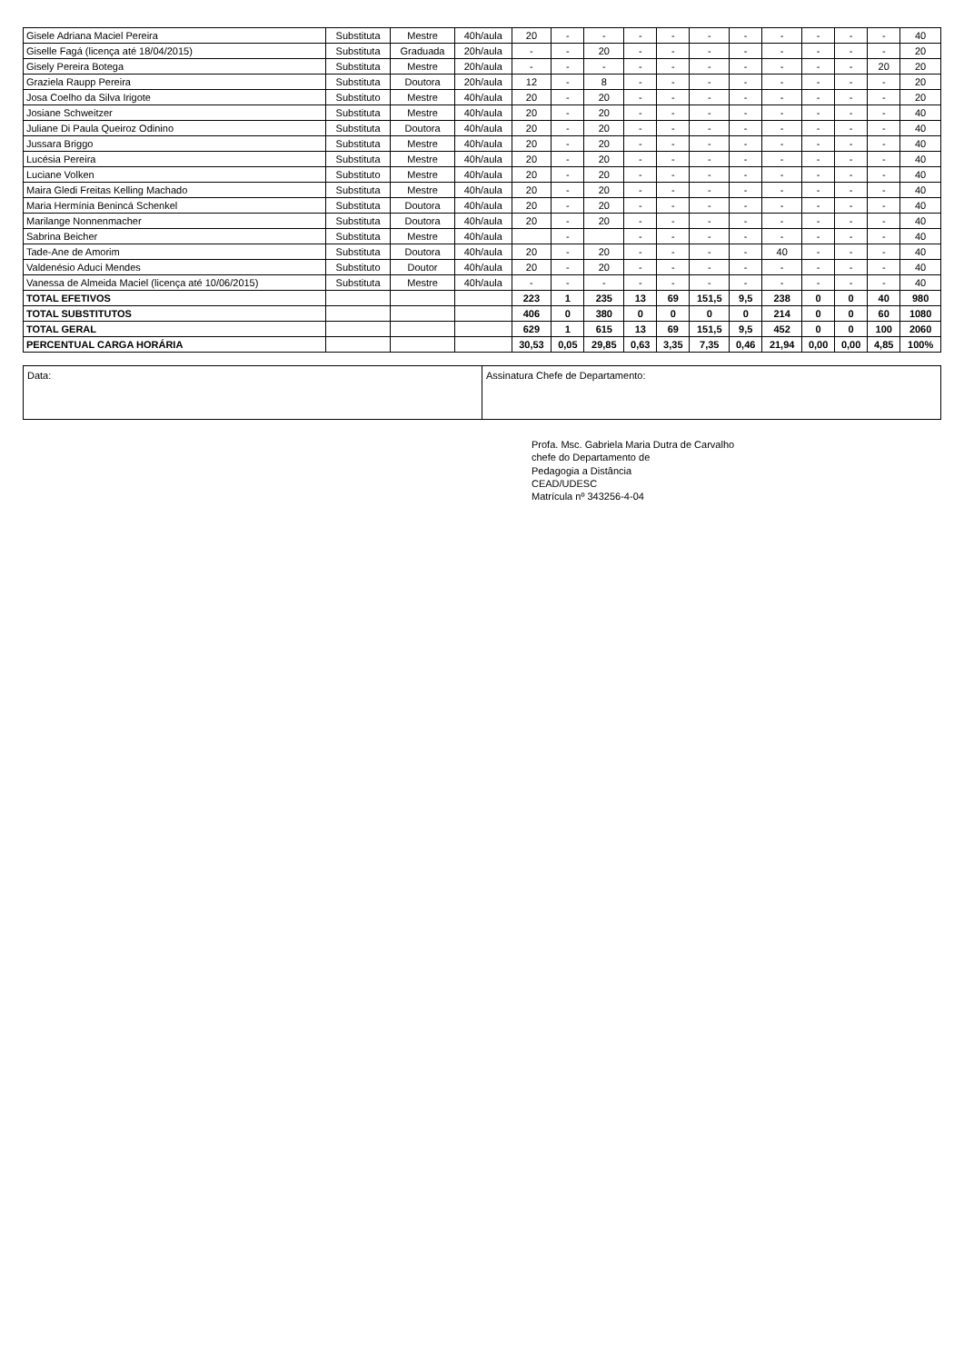| Gisele Adriana Maciel Pereira | Substituta | Mestre | 40h/aula | 20 | - | - | - | - | - | - | - | - | - | - | 40 |
| Giselle Fagá (licença até 18/04/2015) | Substituta | Graduada | 20h/aula | - | - | 20 | - | - | - | - | - | - | - | - | 20 |
| Gisely Pereira Botega | Substituta | Mestre | 20h/aula | - | - | - | - | - | - | - | - | - | - | 20 | 20 |
| Graziela Raupp Pereira | Substituta | Doutora | 20h/aula | 12 | - | 8 | - | - | - | - | - | - | - | - | 20 |
| Josa Coelho da Silva Irigote | Substituto | Mestre | 40h/aula | 20 | - | 20 | - | - | - | - | - | - | - | - | 20 |
| Josiane Schweitzer | Substituta | Mestre | 40h/aula | 20 | - | 20 | - | - | - | - | - | - | - | - | 40 |
| Juliane Di Paula Queiroz Odinino | Substituta | Doutora | 40h/aula | 20 | - | 20 | - | - | - | - | - | - | - | - | 40 |
| Jussara Briggo | Substituta | Mestre | 40h/aula | 20 | - | 20 | - | - | - | - | - | - | - | - | 40 |
| Lucésia Pereira | Substituta | Mestre | 40h/aula | 20 | - | 20 | - | - | - | - | - | - | - | - | 40 |
| Luciane Volken | Substituto | Mestre | 40h/aula | 20 | - | 20 | - | - | - | - | - | - | - | - | 40 |
| Maira Gledi Freitas Kelling Machado | Substituta | Mestre | 40h/aula | 20 | - | 20 | - | - | - | - | - | - | - | - | 40 |
| Maria Hermínia Benincá Schenkel | Substituta | Doutora | 40h/aula | 20 | - | 20 | - | - | - | - | - | - | - | - | 40 |
| Marilange Nonnenmacher | Substituta | Doutora | 40h/aula | 20 | - | 20 | - | - | - | - | - | - | - | - | 40 |
| Sabrina Beicher | Substituta | Mestre | 40h/aula | | - | | - | - | - | - | - | - | - | - | 40 |
| Tade-Ane de Amorim | Substituta | Doutora | 40h/aula | 20 | - | 20 | - | - | - | - | 40 | - | - | - | 40 |
| Valdenésio Aduci Mendes | Substituto | Doutor | 40h/aula | 20 | - | 20 | - | - | - | - | - | - | - | - | 40 |
| Vanessa de Almeida Maciel (licença até 10/06/2015) | Substituta | Mestre | 40h/aula | - | - | - | - | - | - | - | - | - | - | - | 40 |
| TOTAL EFETIVOS | | | | 223 | 1 | 235 | 13 | 69 | 151,5 | 9,5 | 238 | 0 | 0 | 40 | 980 |
| TOTAL SUBSTITUTOS | | | | 406 | 0 | 380 | 0 | 0 | 0 | 0 | 214 | 0 | 0 | 60 | 1080 |
| TOTAL GERAL | | | | 629 | 1 | 615 | 13 | 69 | 151,5 | 9,5 | 452 | 0 | 0 | 100 | 2060 |
| PERCENTUAL CARGA HORÁRIA | | | | 30,53 | 0,05 | 29,85 | 0,63 | 3,35 | 7,35 | 0,46 | 21,94 | 0,00 | 0,00 | 4,85 | 100% |
Data: Assinatura Chefe de Departamento:
Profa. Msc. Gabriela Maria Dutra de Carvalho
chefe do Departamento de
Pedagogia a Distância
CEAD/UDESC
Matrícula nº 343256-4-04